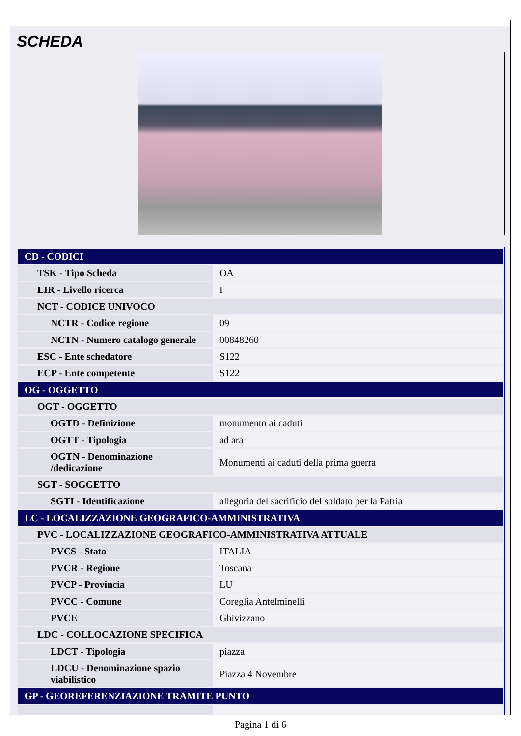SCHEDA
| CD - CODICI | |
| TSK - Tipo Scheda | OA |
| LIR - Livello ricerca | I |
| NCT - CODICE UNIVOCO | |
| NCTR - Codice regione | 09 |
| NCTN - Numero catalogo generale | 00848260 |
| ESC - Ente schedatore | S122 |
| ECP - Ente competente | S122 |
| OG - OGGETTO | |
| OGT - OGGETTO | |
| OGTD - Definizione | monumento ai caduti |
| OGTT - Tipologia | ad ara |
| OGTN - Denominazione /dedicazione | Monumenti ai caduti della prima guerra |
| SGT - SOGGETTO | |
| SGTI - Identificazione | allegoria del sacrificio del soldato per la Patria |
| LC - LOCALIZZAZIONE GEOGRAFICO-AMMINISTRATIVA | |
| PVC - LOCALIZZAZIONE GEOGRAFICO-AMMINISTRATIVA ATTUALE | |
| PVCS - Stato | ITALIA |
| PVCR - Regione | Toscana |
| PVCP - Provincia | LU |
| PVCC - Comune | Coreglia Antelminelli |
| PVCE | Ghivizzano |
| LDC - COLLOCAZIONE SPECIFICA | |
| LDCT - Tipologia | piazza |
| LDCU - Denominazione spazio viabilistico | Piazza 4 Novembre |
| GP - GEOREFERENZIAZIONE TRAMITE PUNTO | |
Pagina 1 di 6